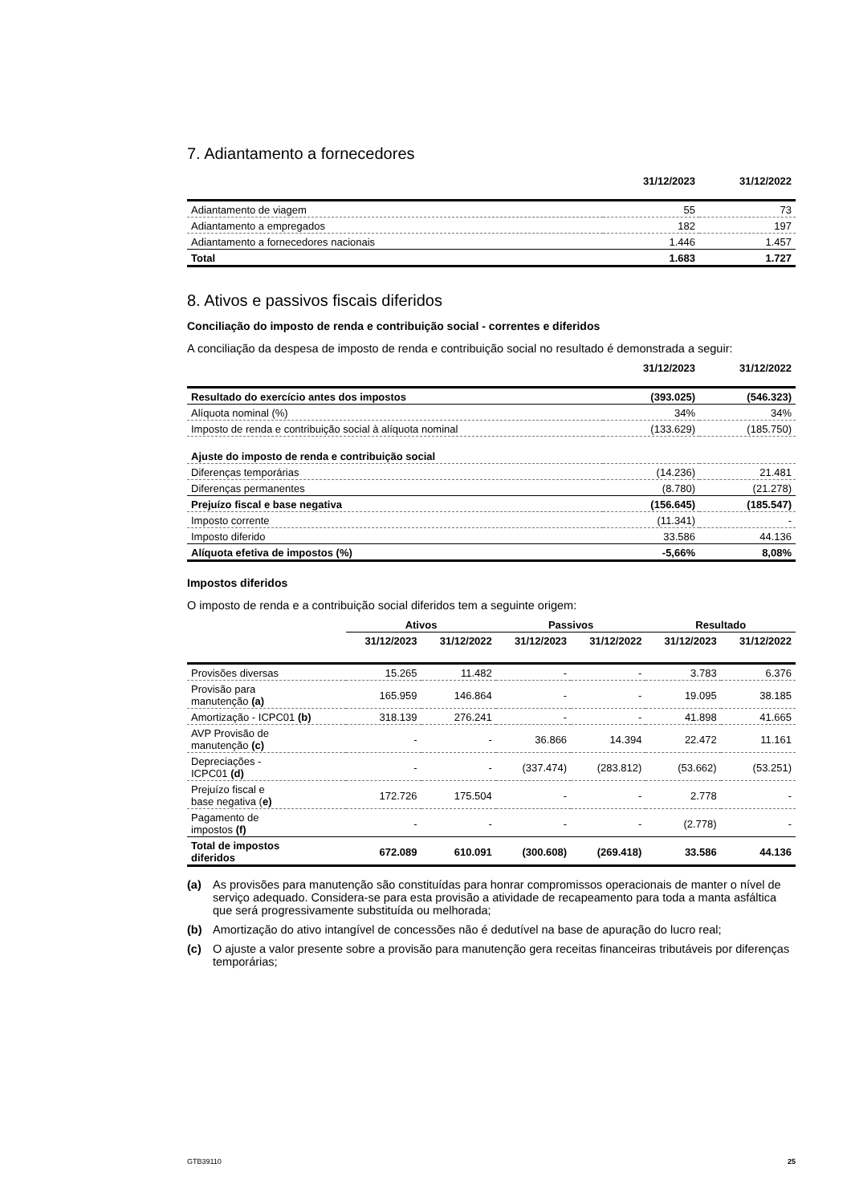7. Adiantamento a fornecedores
| | 31/12/2023 | 31/12/2022 |
| --- | --- | --- |
| Adiantamento de viagem | 55 | 73 |
| Adiantamento a empregados | 182 | 197 |
| Adiantamento a fornecedores nacionais | 1.446 | 1.457 |
| Total | 1.683 | 1.727 |
8. Ativos e passivos fiscais diferidos
Conciliação do imposto de renda e contribuição social - correntes e diferidos
A conciliação da despesa de imposto de renda e contribuição social no resultado é demonstrada a seguir:
| | 31/12/2023 | 31/12/2022 |
| --- | --- | --- |
| Resultado do exercício antes dos impostos | (393.025) | (546.323) |
| Alíquota nominal (%) | 34% | 34% |
| Imposto de renda e contribuição social à alíquota nominal | (133.629) | (185.750) |
| Ajuste do imposto de renda e contribuição social | | |
| Diferenças temporárias | (14.236) | 21.481 |
| Diferenças permanentes | (8.780) | (21.278) |
| Prejuízo fiscal e base negativa | (156.645) | (185.547) |
| Imposto corrente | (11.341) | - |
| Imposto diferido | 33.586 | 44.136 |
| Alíquota efetiva de impostos (%) | -5,66% | 8,08% |
Impostos diferidos
O imposto de renda e a contribuição social diferidos tem a seguinte origem:
| | Ativos | | Passivos | | Resultado | |
| --- | --- | --- | --- | --- | --- | --- |
| | 31/12/2023 | 31/12/2022 | 31/12/2023 | 31/12/2022 | 31/12/2023 | 31/12/2022 |
| Provisões diversas | 15.265 | 11.482 | - | - | 3.783 | 6.376 |
| Provisão para manutenção (a) | 165.959 | 146.864 | - | - | 19.095 | 38.185 |
| Amortização - ICPC01 (b) | 318.139 | 276.241 | - | - | 41.898 | 41.665 |
| AVP Provisão de manutenção (c) | - | - | 36.866 | 14.394 | 22.472 | 11.161 |
| Depreciações - ICPC01 (d) | - | - | (337.474) | (283.812) | (53.662) | (53.251) |
| Prejuízo fiscal e base negativa ( e) | 172.726 | 175.504 | - | - | 2.778 | - |
| Pagamento de impostos (f) | - | - | - | - | (2.778) | - |
| Total de impostos diferidos | 672.089 | 610.091 | (300.608) | (269.418) | 33.586 | 44.136 |
(a) As provisões para manutenção são constituídas para honrar compromissos operacionais de manter o nível de serviço adequado. Considera-se para esta provisão a atividade de recapeamento para toda a manta asfáltica que será progressivamente substituída ou melhorada;
(b) Amortização do ativo intangível de concessões não é dedutível na base de apuração do lucro real;
(c) O ajuste a valor presente sobre a provisão para manutenção gera receitas financeiras tributáveis por diferenças temporárias;
GTB39110 25